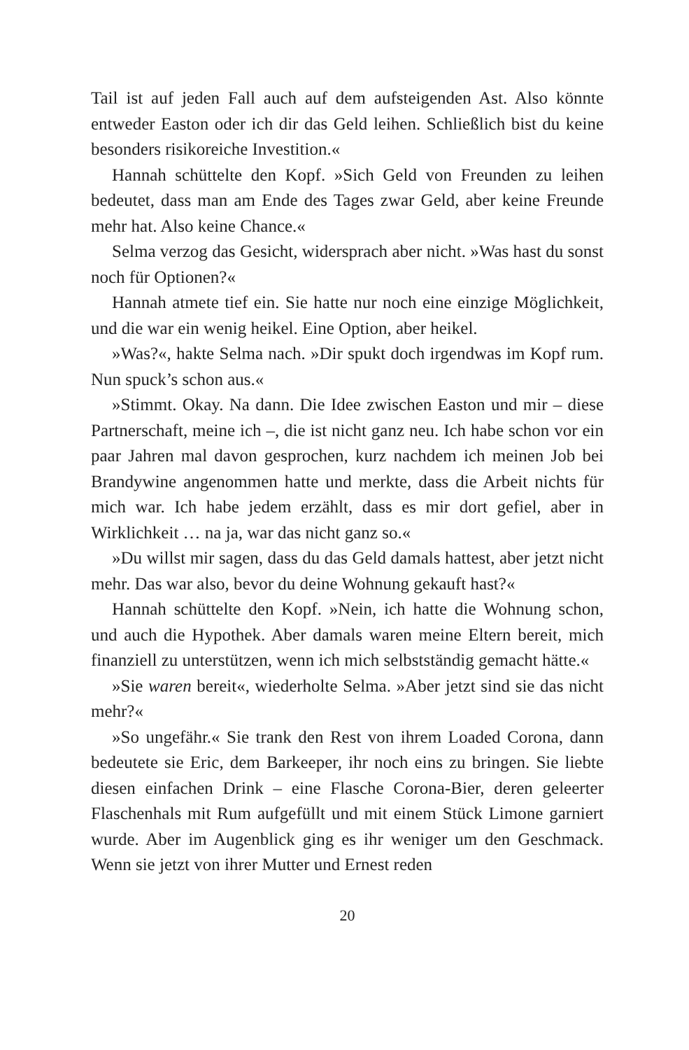Tail ist auf jeden Fall auch auf dem aufsteigenden Ast. Also könnte entweder Easton oder ich dir das Geld leihen. Schließlich bist du keine besonders risikoreiche Investition.«
Hannah schüttelte den Kopf. »Sich Geld von Freunden zu leihen bedeutet, dass man am Ende des Tages zwar Geld, aber keine Freunde mehr hat. Also keine Chance.«
Selma verzog das Gesicht, widersprach aber nicht. »Was hast du sonst noch für Optionen?«
Hannah atmete tief ein. Sie hatte nur noch eine einzige Möglichkeit, und die war ein wenig heikel. Eine Option, aber heikel.
»Was?«, hakte Selma nach. »Dir spukt doch irgendwas im Kopf rum. Nun spuck’s schon aus.«
»Stimmt. Okay. Na dann. Die Idee zwischen Easton und mir – diese Partnerschaft, meine ich –, die ist nicht ganz neu. Ich habe schon vor ein paar Jahren mal davon gesprochen, kurz nachdem ich meinen Job bei Brandywine angenommen hatte und merkte, dass die Arbeit nichts für mich war. Ich habe jedem erzählt, dass es mir dort gefiel, aber in Wirklichkeit … na ja, war das nicht ganz so.«
»Du willst mir sagen, dass du das Geld damals hattest, aber jetzt nicht mehr. Das war also, bevor du deine Wohnung gekauft hast?«
Hannah schüttelte den Kopf. »Nein, ich hatte die Wohnung schon, und auch die Hypothek. Aber damals waren meine Eltern bereit, mich finanziell zu unterstützen, wenn ich mich selbstständig gemacht hätte.«
»Sie waren bereit«, wiederholte Selma. »Aber jetzt sind sie das nicht mehr?«
»So ungefähr.« Sie trank den Rest von ihrem Loaded Corona, dann bedeutete sie Eric, dem Barkeeper, ihr noch eins zu bringen. Sie liebte diesen einfachen Drink – eine Flasche Corona-Bier, deren geleerter Flaschenhals mit Rum aufgefüllt und mit einem Stück Limone garniert wurde. Aber im Augenblick ging es ihr weniger um den Geschmack. Wenn sie jetzt von ihrer Mutter und Ernest reden
20